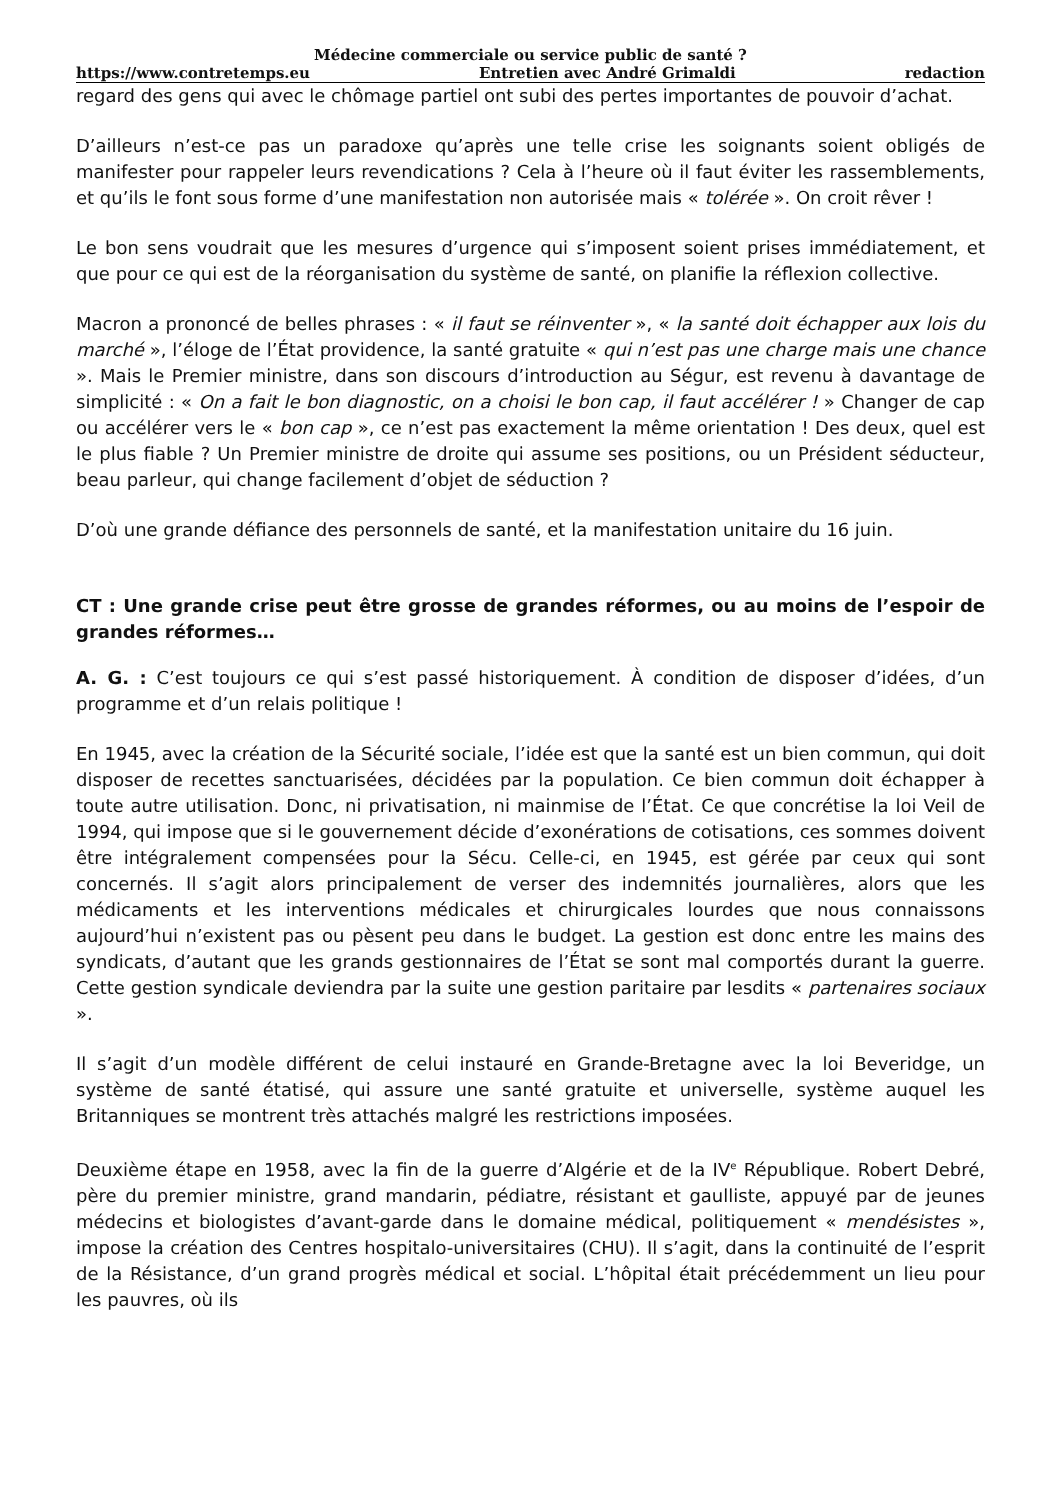Médecine commerciale ou service public de santé ?
https://www.contretemps.eu Entretien avec André Grimaldi redaction
regard des gens qui avec le chômage partiel ont subi des pertes importantes de pouvoir d’achat.
D’ailleurs n’est-ce pas un paradoxe qu’après une telle crise les soignants soient obligés de manifester pour rappeler leurs revendications ? Cela à l’heure où il faut éviter les rassemblements, et qu’ils le font sous forme d’une manifestation non autorisée mais « tolérée ». On croit rêver !
Le bon sens voudrait que les mesures d’urgence qui s’imposent soient prises immédiatement, et que pour ce qui est de la réorganisation du système de santé, on planifie la réflexion collective.
Macron a prononcé de belles phrases : « il faut se réinventer », « la santé doit échapper aux lois du marché », l’éloge de l’État providence, la santé gratuite « qui n’est pas une charge mais une chance ». Mais le Premier ministre, dans son discours d’introduction au Ségur, est revenu à davantage de simplicité : « On a fait le bon diagnostic, on a choisi le bon cap, il faut accélérer ! » Changer de cap ou accélérer vers le « bon cap », ce n’est pas exactement la même orientation ! Des deux, quel est le plus fiable ? Un Premier ministre de droite qui assume ses positions, ou un Président séducteur, beau parleur, qui change facilement d’objet de séduction ?
D’où une grande défiance des personnels de santé, et la manifestation unitaire du 16 juin.
CT : Une grande crise peut être grosse de grandes réformes, ou au moins de l’espoir de grandes réformes…
A. G. : C’est toujours ce qui s’est passé historiquement. À condition de disposer d’idées, d’un programme et d’un relais politique !
En 1945, avec la création de la Sécurité sociale, l’idée est que la santé est un bien commun, qui doit disposer de recettes sanctuarisées, décidées par la population. Ce bien commun doit échapper à toute autre utilisation. Donc, ni privatisation, ni mainmise de l’État. Ce que concrétise la loi Veil de 1994, qui impose que si le gouvernement décide d’exonérations de cotisations, ces sommes doivent être intégralement compensées pour la Sécu. Celle-ci, en 1945, est gérée par ceux qui sont concernés. Il s’agit alors principalement de verser des indemnités journalières, alors que les médicaments et les interventions médicales et chirurgicales lourdes que nous connaissons aujourd’hui n’existent pas ou pèsent peu dans le budget. La gestion est donc entre les mains des syndicats, d’autant que les grands gestionnaires de l’État se sont mal comportés durant la guerre. Cette gestion syndicale deviendra par la suite une gestion paritaire par lesdits « partenaires sociaux ».
Il s’agit d’un modèle différent de celui instauré en Grande-Bretagne avec la loi Beveridge, un système de santé étatisé, qui assure une santé gratuite et universelle, système auquel les Britanniques se montrent très attachés malgré les restrictions imposées.
Deuxième étape en 1958, avec la fin de la guerre d’Algérie et de la IV<sup>e</sup> République. Robert Debré, père du premier ministre, grand mandarin, pédiatre, résistant et gaulliste, appuyé par de jeunes médecins et biologistes d’avant-garde dans le domaine médical, politiquement « mendésistes », impose la création des Centres hospitalo-universitaires (CHU). Il s’agit, dans la continuité de l’esprit de la Résistance, d’un grand progrès médical et social. L’hôpital était précédemment un lieu pour les pauvres, où ils